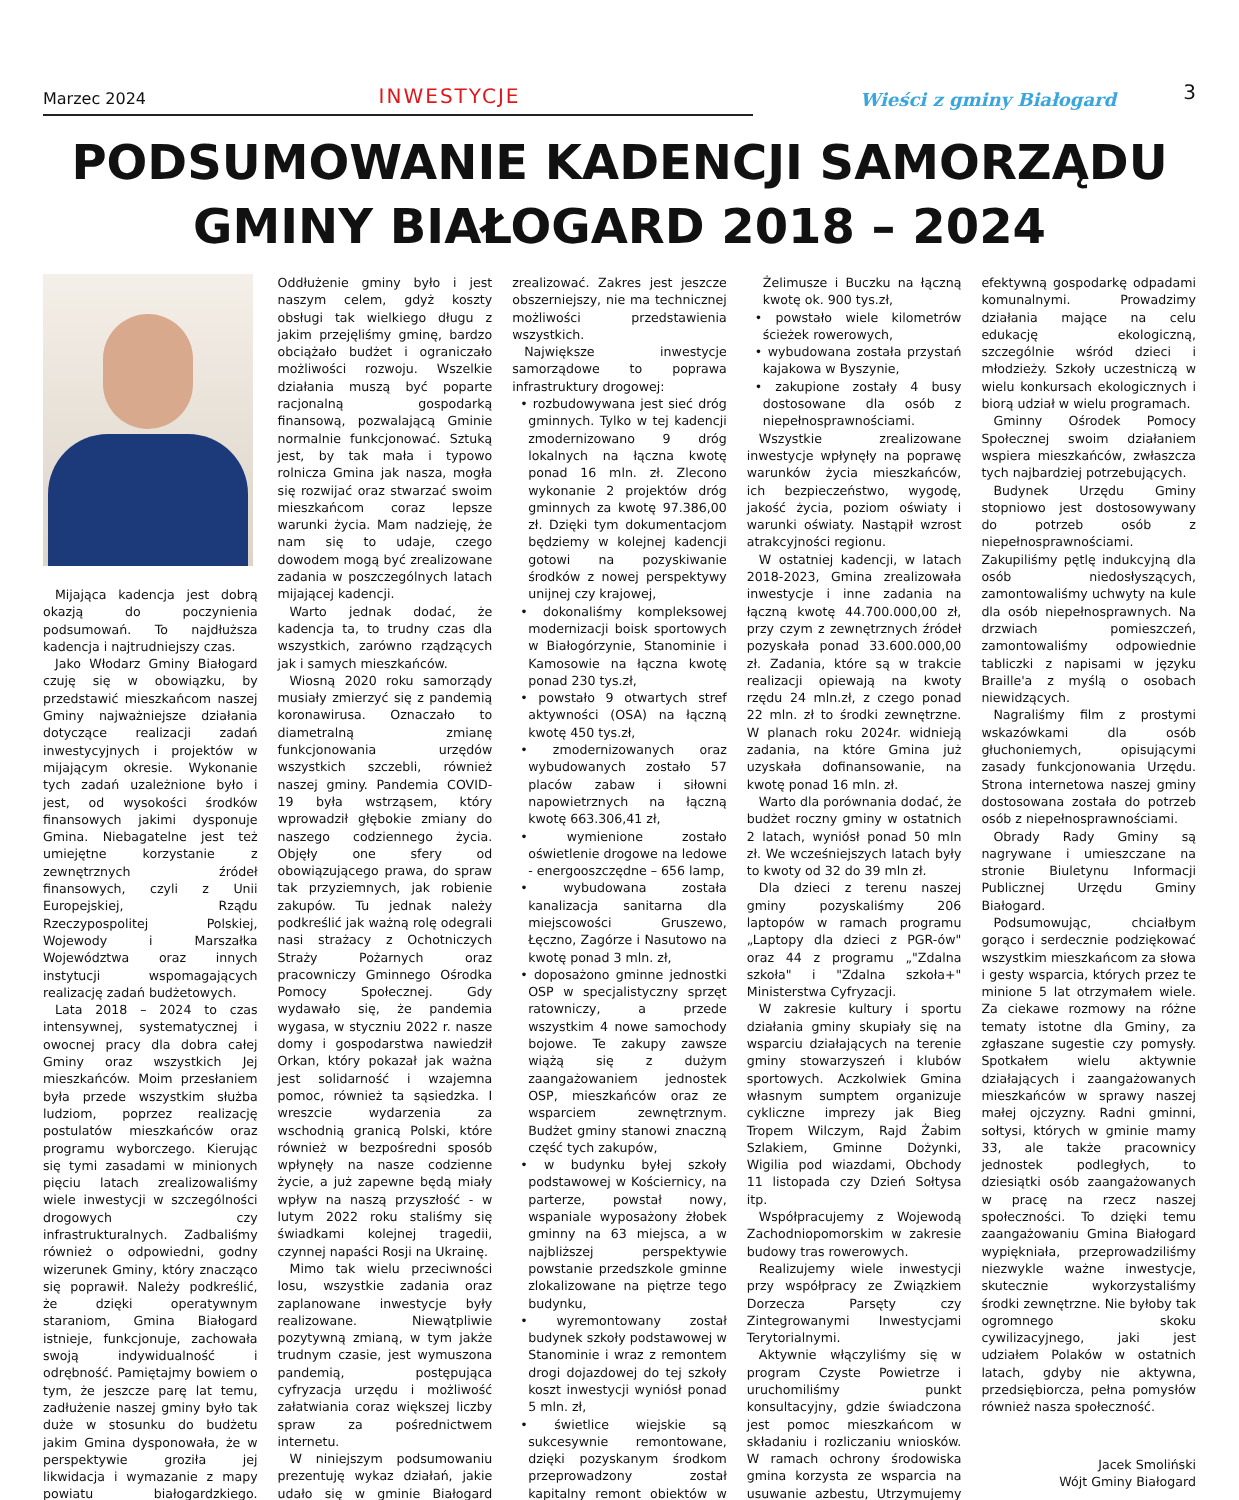Marzec 2024 INWESTYCJE
Wieści z gminy Białogard
3
PODSUMOWANIE KADENCJI SAMORZĄDU
GMINY BIAŁOGARD 2018 – 2024
Mijająca kadencja jest dobrą okazją do poczynienia podsumowań. To najdłuższa kadencja i najtrudniejszy czas.
Jako Włodarz Gminy Białogard czuję się w obowiązku, by przedstawić mieszkańcom naszej Gminy najważniejsze działania dotyczące realizacji zadań inwestycyjnych i projektów w mijającym okresie. Wykonanie tych zadań uzależnione było i jest, od wysokości środków finansowych jakimi dysponuje Gmina. Niebagatelne jest też umiejętne korzystanie z zewnętrznych źródeł finansowych, czyli z Unii Europejskiej, Rządu Rzeczypospolitej Polskiej, Wojewody i Marszałka Województwa oraz innych instytucji wspomagających realizację zadań budżetowych.
Lata 2018 – 2024 to czas intensywnej, systematycznej i owocnej pracy dla dobra całej Gminy oraz wszystkich Jej mieszkańców. Moim przesłaniem była przede wszystkim służba ludziom, poprzez realizację postulatów mieszkańców oraz programu wyborczego. Kierując się tymi zasadami w minionych pięciu latach zrealizowaliśmy wiele inwestycji w szczególności drogowych czy infrastrukturalnych. Zadbaliśmy również o odpowiedni, godny wizerunek Gminy, który znacząco się poprawił. Należy podkreślić, że dzięki operatywnym staraniom, Gmina Białogard istnieje, funkcjonuje, zachowała swoją indywidualność i odrębność. Pamiętajmy bowiem o tym, że jeszcze parę lat temu, zadłużenie naszej gminy było tak duże w stosunku do budżetu jakim Gmina dysponowała, że w perspektywie groziła jej likwidacja i wymazanie z mapy powiatu białogardzkiego. Oddłużenie gminy było i jest naszym celem, gdyż koszty obsługi tak wielkiego długu z jakim przejęliśmy gminę, bardzo obciążało budżet i ograniczało możliwości rozwoju. Wszelkie działania muszą być poparte racjonalną gospodarką finansową, pozwalającą Gminie normalnie funkcjonować. Sztuką jest, by tak mała i typowo rolnicza Gmina jak nasza, mogła się rozwijać oraz stwarzać swoim mieszkańcom coraz lepsze warunki życia. Mam nadzieję, że nam się to udaje, czego dowodem mogą być zrealizowane zadania w poszczególnych latach mijającej kadencji.
Warto jednak dodać, że kadencja ta, to trudny czas dla wszystkich, zarówno rządzących jak i samych mieszkańców.
Wiosną 2020 roku samorządy musiały zmierzyć się z pandemią koronawirusa. Oznaczało to diametralną zmianę funkcjonowania urzędów wszystkich szczebli, również naszej gminy. Pandemia COVID-19 była wstrząsem, który wprowadził głębokie zmiany do naszego codziennego życia. Objęły one sfery od obowiązującego prawa, do spraw tak przyziemnych, jak robienie zakupów. Tu jednak należy podkreślić jak ważną rolę odegrali nasi strażacy z Ochotniczych Straży Pożarnych oraz pracowniczy Gminnego Ośrodka Pomocy Społecznej. Gdy wydawało się, że pandemia wygasa, w styczniu 2022 r. nasze domy i gospodarstwa nawiedził Orkan, który pokazał jak ważna jest solidarność i wzajemna pomoc, również ta sąsiedzka. I wreszcie wydarzenia za wschodnią granicą Polski, które również w bezpośredni sposób wpłynęły na nasze codzienne życie, a już zapewne będą miały wpływ na naszą przyszłość - w lutym 2022 roku staliśmy się świadkami kolejnej tragedii, czynnej napaści Rosji na Ukrainę.
Mimo tak wielu przeciwności losu, wszystkie zadania oraz zaplanowane inwestycje były realizowane. Niewątpliwie pozytywną zmianą, w tym jakże trudnym czasie, jest wymuszona pandemią, postępująca cyfryzacja urzędu i możliwość załatwiania coraz większej liczby spraw za pośrednictwem internetu.
W niniejszym podsumowaniu prezentuję wykaz działań, jakie udało się w gminie Białogard zrealizować. Zakres jest jeszcze obszerniejszy, nie ma technicznej możliwości przedstawienia wszystkich.
Największe inwestycje samorządowe to poprawa infrastruktury drogowej:
• rozbudowywana jest sieć dróg gminnych. Tylko w tej kadencji zmodernizowano 9 dróg lokalnych na łączna kwotę ponad 16 mln. zł. Zlecono wykonanie 2 projektów dróg gminnych za kwotę 97.386,00 zł. Dzięki tym dokumentacjom będziemy w kolejnej kadencji gotowi na pozyskiwanie środków z nowej perspektywy unijnej czy krajowej,
• dokonaliśmy kompleksowej modernizacji boisk sportowych w Białogórzynie, Stanominie i Kamosowie na łączna kwotę ponad 230 tys.zł,
• powstało 9 otwartych stref aktywności (OSA) na łączną kwotę 450 tys.zł,
• zmodernizowanych oraz wybudowanych zostało 57 placów zabaw i siłowni napowietrznych na łączną kwotę 663.306,41 zł,
• wymienione zostało oświetlenie drogowe na ledowe - energooszczędne – 656 lamp,
• wybudowana została kanalizacja sanitarna dla miejscowości Gruszewo, Łęczno, Zagórze i Nasutowo na kwotę ponad 3 mln. zł,
• doposażono gminne jednostki OSP w specjalistyczny sprzęt ratowniczy, a przede wszystkim 4 nowe samochody bojowe. Te zakupy zawsze wiążą się z dużym zaangażowaniem jednostek OSP, mieszkańców oraz ze wsparciem zewnętrznym. Budżet gminy stanowi znaczną część tych zakupów,
• w budynku byłej szkoły podstawowej w Kościernicy, na parterze, powstał nowy, wspaniale wyposażony żłobek gminny na 63 miejsca, a w najbliższej perspektywie powstanie przedszkole gminne zlokalizowane na piętrze tego budynku,
• wyremontowany został budynek szkoły podstawowej w Stanominie i wraz z remontem drogi dojazdowej do tej szkoły koszt inwestycji wyniósł ponad 5 mln. zł,
• świetlice wiejskie są sukcesywnie remontowane, dzięki pozyskanym środkom przeprowadzony został kapitalny remont obiektów w Żelimusze i Buczku na łączną kwotę ok. 900 tys.zł,
• powstało wiele kilometrów ścieżek rowerowych,
• wybudowana została przystań kajakowa w Byszynie,
• zakupione zostały 4 busy dostosowane dla osób z niepełnosprawnościami.
Wszystkie zrealizowane inwestycje wpłynęły na poprawę warunków życia mieszkańców, ich bezpieczeństwo, wygodę, jakość życia, poziom oświaty i warunki oświaty. Nastąpił wzrost atrakcyjności regionu.
W ostatniej kadencji, w latach 2018-2023, Gmina zrealizowała inwestycje i inne zadania na łączną kwotę 44.700.000,00 zł, przy czym z zewnętrznych źródeł pozyskała ponad 33.600.000,00 zł. Zadania, które są w trakcie realizacji opiewają na kwoty rzędu 24 mln.zł, z czego ponad 22 mln. zł to środki zewnętrzne. W planach roku 2024r. widnieją zadania, na które Gmina już uzyskała dofinansowanie, na kwotę ponad 16 mln. zł.
Warto dla porównania dodać, że budżet roczny gminy w ostatnich 2 latach, wyniósł ponad 50 mln zł. We wcześniejszych latach były to kwoty od 32 do 39 mln zł.
Dla dzieci z terenu naszej gminy pozyskaliśmy 206 laptopów w ramach programu „Laptopy dla dzieci z PGR-ów" oraz 44 z programu „"Zdalna szkoła" i "Zdalna szkoła+" Ministerstwa Cyfryzacji.
W zakresie kultury i sportu działania gminy skupiały się na wsparciu działających na terenie gminy stowarzyszeń i klubów sportowych. Aczkolwiek Gmina własnym sumptem organizuje cykliczne imprezy jak Bieg Tropem Wilczym, Rajd Żabim Szlakiem, Gminne Dożynki, Wigilia pod wiazdami, Obchody 11 listopada czy Dzień Sołtysa itp.
Współpracujemy z Wojewodą Zachodniopomorskim w zakresie budowy tras rowerowych.
Realizujemy wiele inwestycji przy współpracy ze Związkiem Dorzecza Parsęty czy Zintegrowanymi Inwestycjami Terytorialnymi.
Aktywnie włączyliśmy się w program Czyste Powietrze i uruchomiliśmy punkt konsultacyjny, gdzie świadczona jest pomoc mieszkańcom w składaniu i rozliczaniu wniosków. W ramach ochrony środowiska gmina korzysta ze wsparcia na usuwanie azbestu, Utrzymujemy efektywną gospodarkę odpadami komunalnymi. Prowadzimy działania mające na celu edukację ekologiczną, szczególnie wśród dzieci i młodzieży. Szkoły uczestniczą w wielu konkursach ekologicznych i biorą udział w wielu programach.
Gminny Ośrodek Pomocy Społecznej swoim działaniem wspiera mieszkańców, zwłaszcza tych najbardziej potrzebujących.
Budynek Urzędu Gminy stopniowo jest dostosowywany do potrzeb osób z niepełnosprawnościami. Zakupiliśmy pętlę indukcyjną dla osób niedosłyszących, zamontowaliśmy uchwyty na kule dla osób niepełnosprawnych. Na drzwiach pomieszczeń, zamontowaliśmy odpowiednie tabliczki z napisami w języku Braille'a z myślą o osobach niewidzących.
Nagraliśmy film z prostymi wskazówkami dla osób głuchoniemych, opisującymi zasady funkcjonowania Urzędu. Strona internetowa naszej gminy dostosowana została do potrzeb osób z niepełnosprawnościami.
Obrady Rady Gminy są nagrywane i umieszczane na stronie Biuletynu Informacji Publicznej Urzędu Gminy Białogard.
Podsumowując, chciałbym gorąco i serdecznie podziękować wszystkim mieszkańcom za słowa i gesty wsparcia, których przez te minione 5 lat otrzymałem wiele. Za ciekawe rozmowy na różne tematy istotne dla Gminy, za zgłaszane sugestie czy pomysły. Spotkałem wielu aktywnie działających i zaangażowanych mieszkańców w sprawy naszej małej ojczyzny. Radni gminni, sołtysi, których w gminie mamy 33, ale także pracownicy jednostek podległych, to dziesiątki osób zaangażowanych w pracę na rzecz naszej społeczności. To dzięki temu zaangażowaniu Gmina Białogard wypiękniała, przeprowadziliśmy niezwykle ważne inwestycje, skutecznie wykorzystaliśmy środki zewnętrzne. Nie byłoby tak ogromnego skoku cywilizacyjnego, jaki jest udziałem Polaków w ostatnich latach, gdyby nie aktywna, przedsiębiorcza, pełna pomysłów również nasza społeczność.
Jacek Smoliński
Wójt Gminy Białogard